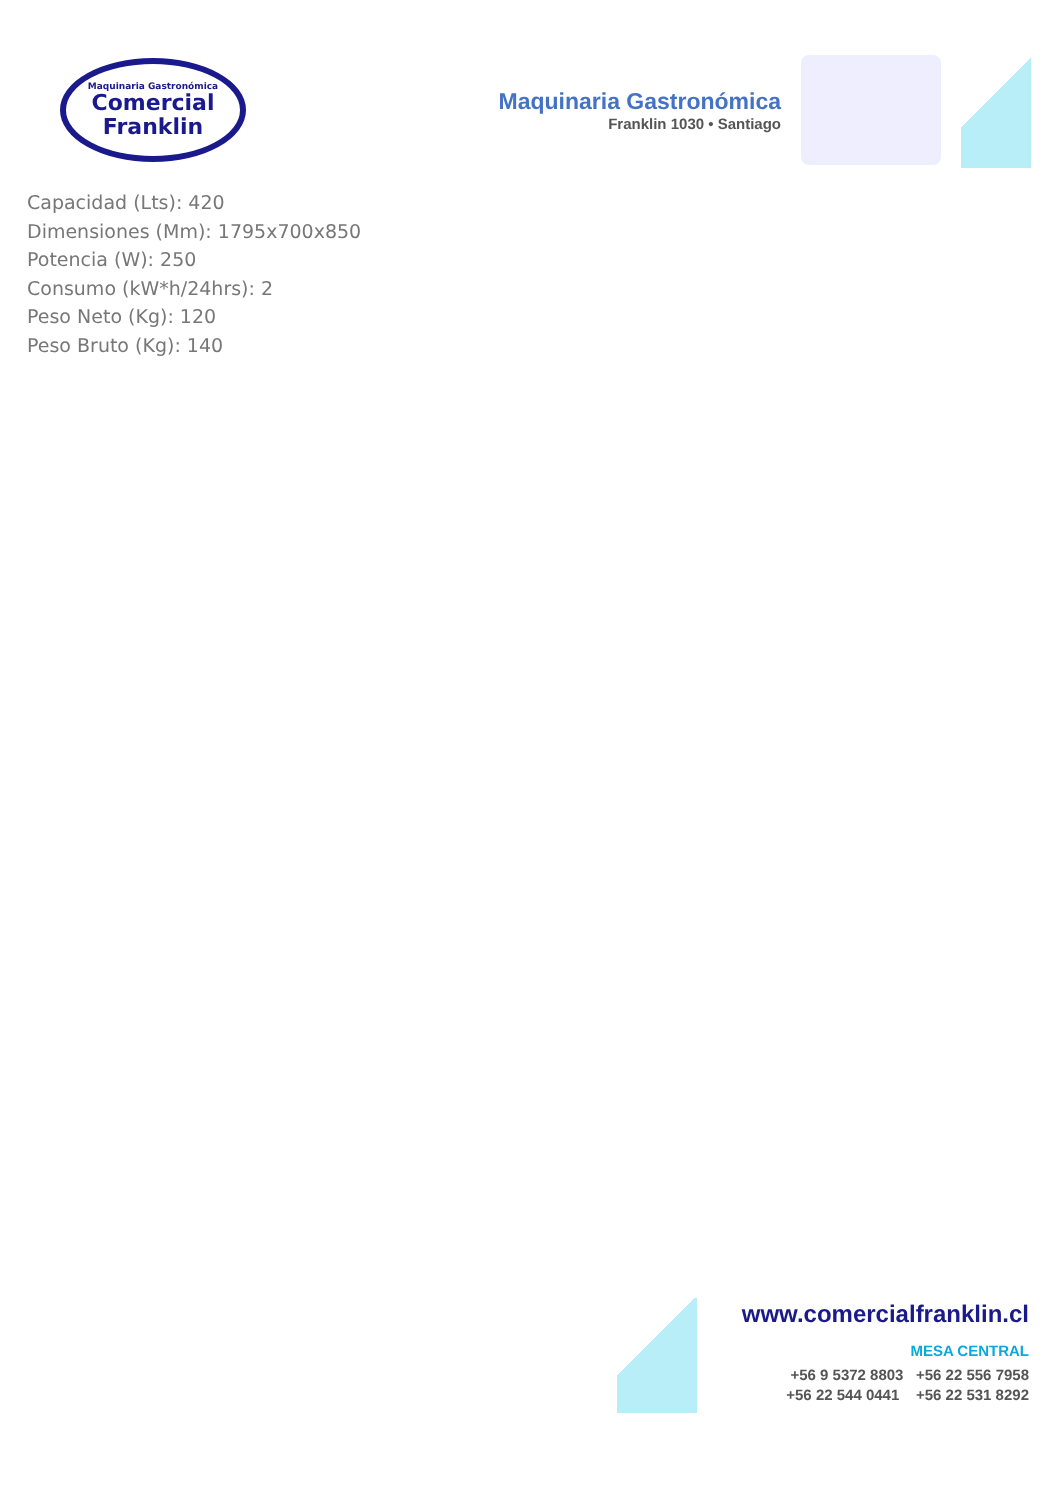Maquinaria Gastronómica
Comercial
Franklin
Maquinaria Gastronómica
Franklin 1030 • Santiago
Capacidad (Lts): 420
Dimensiones (Mm): 1795x700x850
Potencia (W): 250
Consumo (kW*h/24hrs): 2
Peso Neto (Kg): 120
Peso Bruto (Kg): 140
www.comercialfranklin.cl
MESA CENTRAL
+56 9 5372 8803 +56 22 556 7958
+56 22 544 0441 +56 22 531 8292